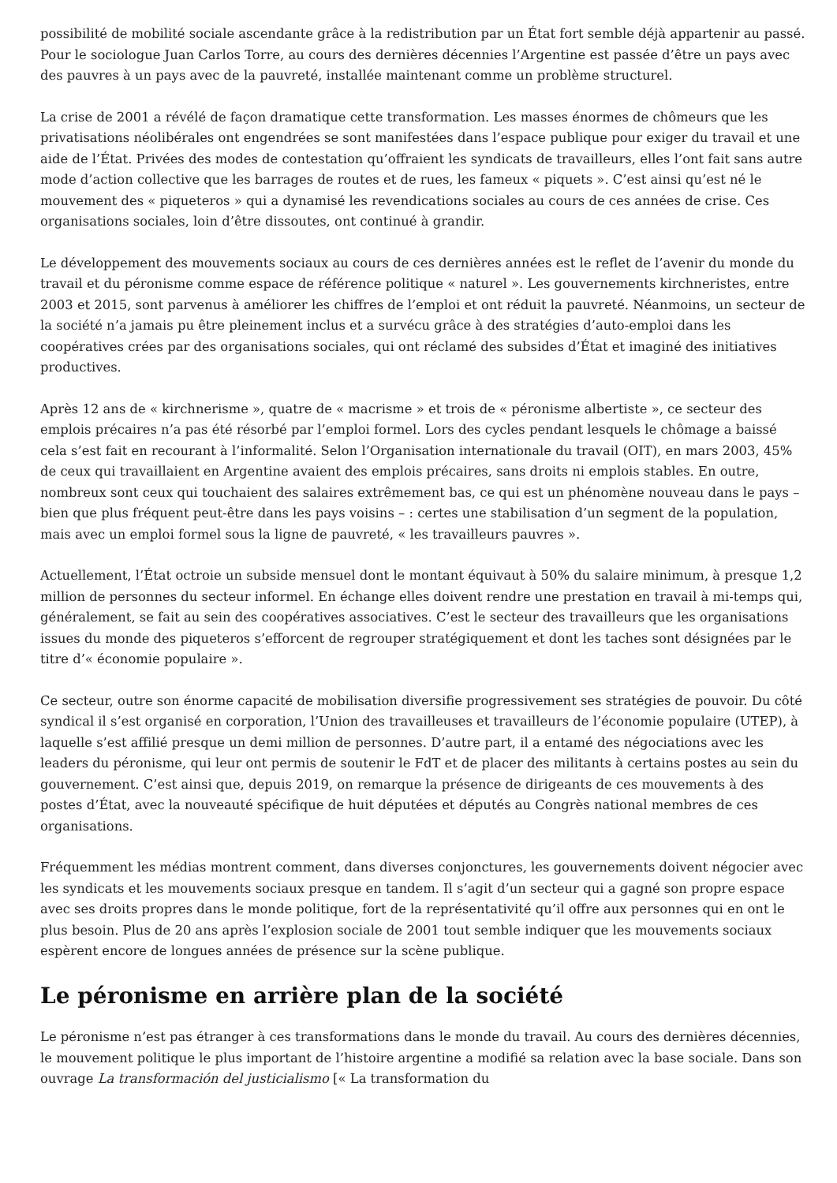possibilité de mobilité sociale ascendante grâce à la redistribution par un État fort semble déjà appartenir au passé. Pour le sociologue Juan Carlos Torre, au cours des dernières décennies l’Argentine est passée d’être un pays avec des pauvres à un pays avec de la pauvreté, installée maintenant comme un problème structurel.
La crise de 2001 a révélé de façon dramatique cette transformation. Les masses énormes de chômeurs que les privatisations néolibérales ont engendrées se sont manifestées dans l’espace publique pour exiger du travail et une aide de l’État. Privées des modes de contestation qu’offraient les syndicats de travailleurs, elles l’ont fait sans autre mode d’action collective que les barrages de routes et de rues, les fameux « piquets ». C’est ainsi qu’est né le mouvement des « piqueteros » qui a dynamisé les revendications sociales au cours de ces années de crise. Ces organisations sociales, loin d’être dissoutes, ont continué à grandir.
Le développement des mouvements sociaux au cours de ces dernières années est le reflet de l’avenir du monde du travail et du péronisme comme espace de référence politique « naturel ». Les gouvernements kirchneristes, entre 2003 et 2015, sont parvenus à améliorer les chiffres de l’emploi et ont réduit la pauvreté. Néanmoins, un secteur de la société n’a jamais pu être pleinement inclus et a survécu grâce à des stratégies d’auto-emploi dans les coopératives crées par des organisations sociales, qui ont réclamé des subsides d’État et imaginé des initiatives productives.
Après 12 ans de « kirchnerisme », quatre de « macrisme » et trois de « péronisme albertiste », ce secteur des emplois précaires n’a pas été résorbé par l’emploi formel. Lors des cycles pendant lesquels le chômage a baissé cela s’est fait en recourant à l’informalité. Selon l’Organisation internationale du travail (OIT), en mars 2003, 45% de ceux qui travaillaient en Argentine avaient des emplois précaires, sans droits ni emplois stables. En outre, nombreux sont ceux qui touchaient des salaires extrêmement bas, ce qui est un phénomène nouveau dans le pays – bien que plus fréquent peut-être dans les pays voisins – : certes une stabilisation d’un segment de la population, mais avec un emploi formel sous la ligne de pauvreté, « les travailleurs pauvres ».
Actuellement, l’État octroie un subside mensuel dont le montant équivaut à 50% du salaire minimum, à presque 1,2 million de personnes du secteur informel. En échange elles doivent rendre une prestation en travail à mi-temps qui, généralement, se fait au sein des coopératives associatives. C’est le secteur des travailleurs que les organisations issues du monde des piqueteros s’efforcent de regrouper stratégiquement et dont les taches sont désignées par le titre d’« économie populaire ».
Ce secteur, outre son énorme capacité de mobilisation diversifie progressivement ses stratégies de pouvoir. Du côté syndical il s’est organisé en corporation, l’Union des travailleuses et travailleurs de l’économie populaire (UTEP), à laquelle s’est affilié presque un demi million de personnes. D’autre part, il a entamé des négociations avec les leaders du péronisme, qui leur ont permis de soutenir le FdT et de placer des militants à certains postes au sein du gouvernement. C’est ainsi que, depuis 2019, on remarque la présence de dirigeants de ces mouvements à des postes d’État, avec la nouveauté spécifique de huit députées et députés au Congrès national membres de ces organisations.
Fréquemment les médias montrent comment, dans diverses conjonctures, les gouvernements doivent négocier avec les syndicats et les mouvements sociaux presque en tandem. Il s’agit d’un secteur qui a gagné son propre espace avec ses droits propres dans le monde politique, fort de la représentativité qu’il offre aux personnes qui en ont le plus besoin. Plus de 20 ans après l’explosion sociale de 2001 tout semble indiquer que les mouvements sociaux espèrent encore de longues années de présence sur la scène publique.
Le péronisme en arrière plan de la société
Le péronisme n’est pas étranger à ces transformations dans le monde du travail. Au cours des dernières décennies, le mouvement politique le plus important de l’histoire argentine a modifié sa relation avec la base sociale. Dans son ouvrage La transformación del justicialismo [« La transformation du